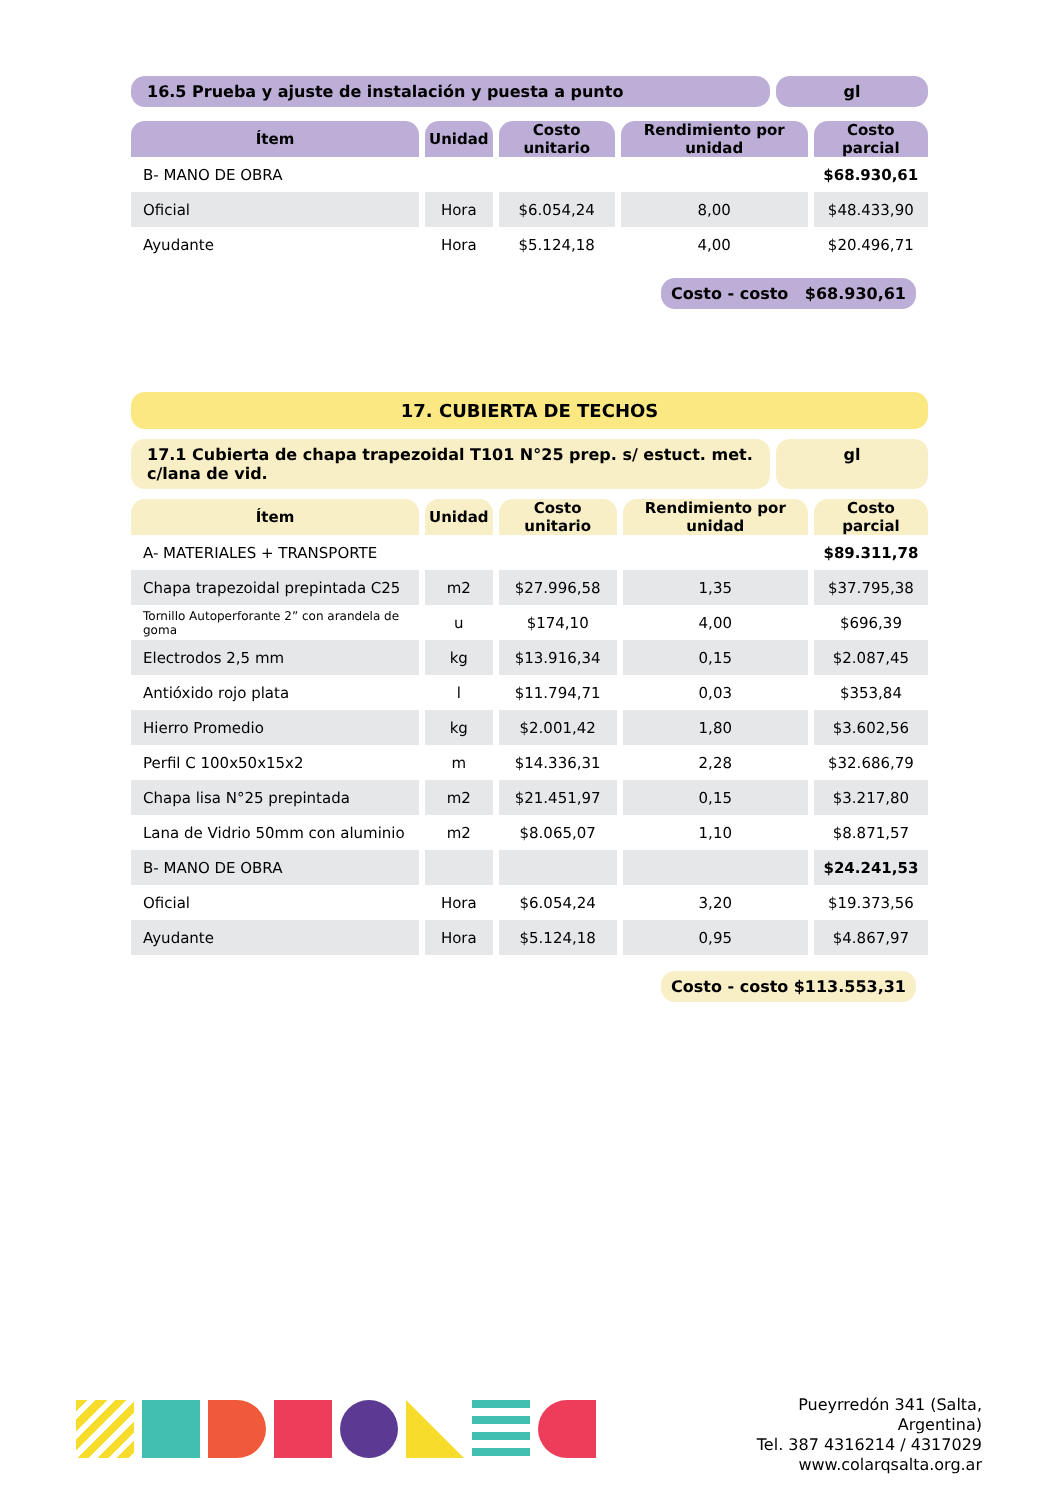16.5 Prueba y ajuste de instalación y puesta a punto
gl
| Ítem | Unidad | Costo unitario | Rendimiento por unidad | Costo parcial |
| --- | --- | --- | --- | --- |
| B- MANO DE OBRA | | | | $68.930,61 |
| Oficial | Hora | $6.054,24 | 8,00 | $48.433,90 |
| Ayudante | Hora | $5.124,18 | 4,00 | $20.496,71 |
Costo - costo $68.930,61
17. CUBIERTA DE TECHOS
17.1 Cubierta de chapa trapezoidal T101 N°25 prep. s/ estuct. met. c/lana de vid.
gl
| Ítem | Unidad | Costo unitario | Rendimiento por unidad | Costo parcial |
| --- | --- | --- | --- | --- |
| A- MATERIALES + TRANSPORTE | | | | $89.311,78 |
| Chapa trapezoidal prepintada C25 | m2 | $27.996,58 | 1,35 | $37.795,38 |
| Tornillo Autoperforante 2” con arandela de goma | u | $174,10 | 4,00 | $696,39 |
| Electrodos 2,5 mm | kg | $13.916,34 | 0,15 | $2.087,45 |
| Antióxido rojo plata | l | $11.794,71 | 0,03 | $353,84 |
| Hierro Promedio | kg | $2.001,42 | 1,80 | $3.602,56 |
| Perfil C 100x50x15x2 | m | $14.336,31 | 2,28 | $32.686,79 |
| Chapa lisa N°25 prepintada | m2 | $21.451,97 | 0,15 | $3.217,80 |
| Lana de Vidrio 50mm con aluminio | m2 | $8.065,07 | 1,10 | $8.871,57 |
| B- MANO DE OBRA | | | | $24.241,53 |
| Oficial | Hora | $6.054,24 | 3,20 | $19.373,56 |
| Ayudante | Hora | $5.124,18 | 0,95 | $4.867,97 |
Costo - costo $113.553,31
Pueyrredón 341 (Salta, Argentina)
Tel. 387 4316214 / 4317029
www.colarqsalta.org.ar